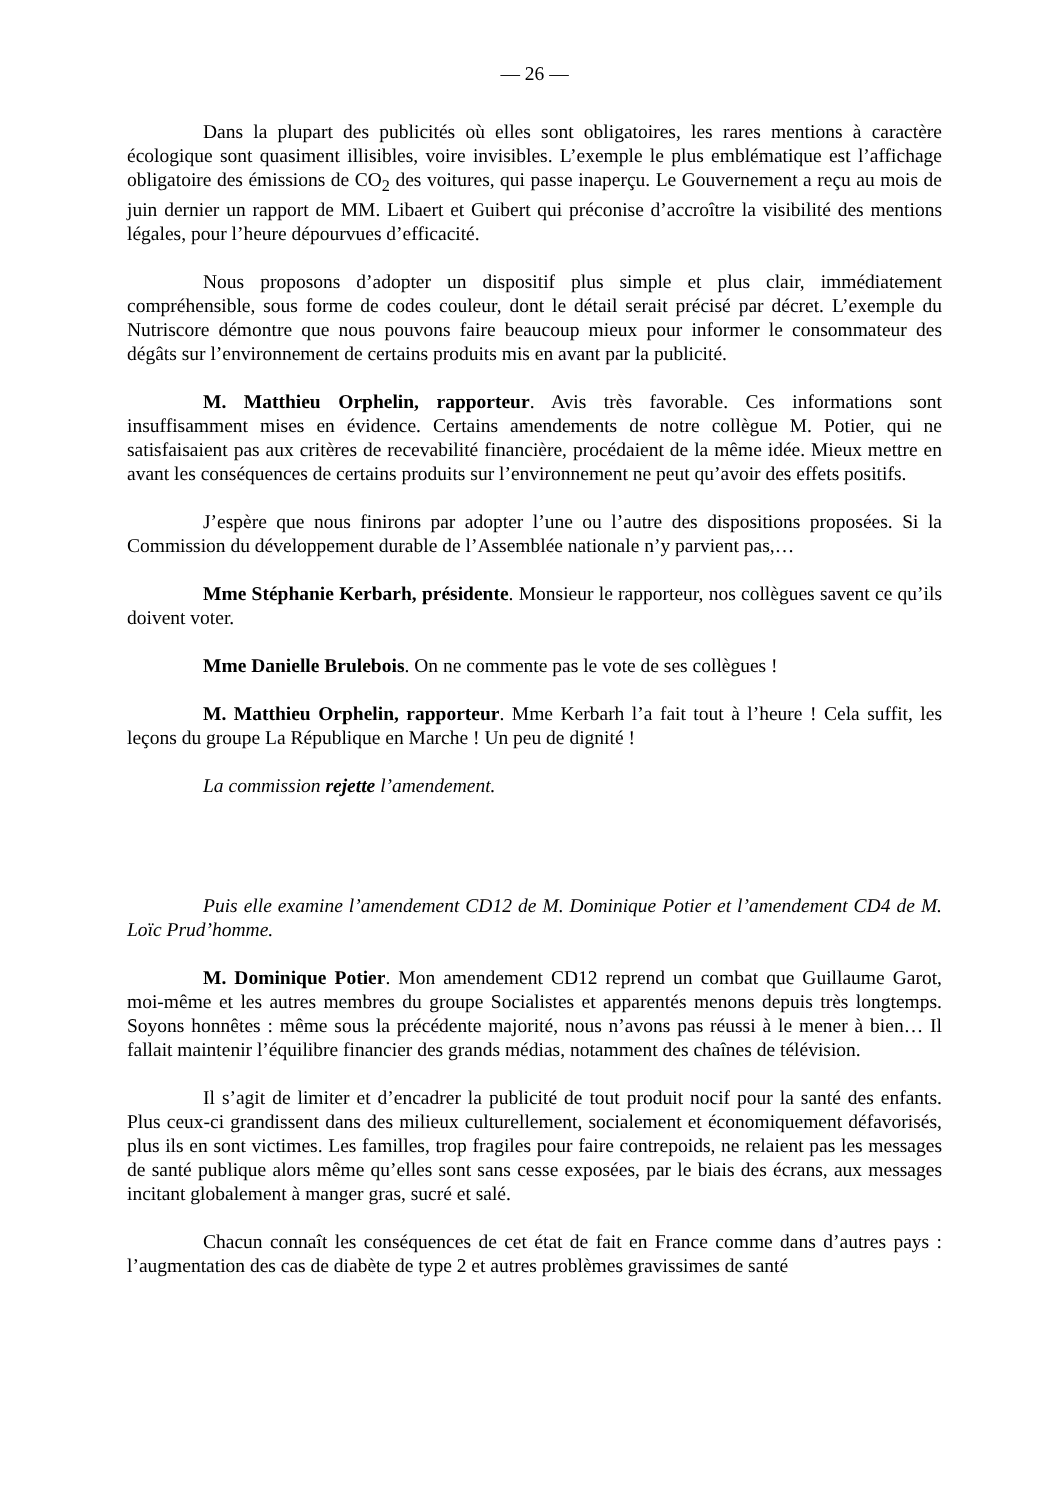— 26 —
Dans la plupart des publicités où elles sont obligatoires, les rares mentions à caractère écologique sont quasiment illisibles, voire invisibles. L’exemple le plus emblématique est l’affichage obligatoire des émissions de CO<sub>2</sub> des voitures, qui passe inaperçu. Le Gouvernement a reçu au mois de juin dernier un rapport de MM. Libaert et Guibert qui préconise d’accroître la visibilité des mentions légales, pour l’heure dépourvues d’efficacité.
Nous proposons d’adopter un dispositif plus simple et plus clair, immédiatement compréhensible, sous forme de codes couleur, dont le détail serait précisé par décret. L’exemple du Nutriscore démontre que nous pouvons faire beaucoup mieux pour informer le consommateur des dégâts sur l’environnement de certains produits mis en avant par la publicité.
M. Matthieu Orphelin, rapporteur. Avis très favorable. Ces informations sont insuffisamment mises en évidence. Certains amendements de notre collègue M. Potier, qui ne satisfaisaient pas aux critères de recevabilité financière, procédaient de la même idée. Mieux mettre en avant les conséquences de certains produits sur l’environnement ne peut qu’avoir des effets positifs.
J’espère que nous finirons par adopter l’une ou l’autre des dispositions proposées. Si la Commission du développement durable de l’Assemblée nationale n’y parvient pas,…
Mme Stéphanie Kerbarh, présidente. Monsieur le rapporteur, nos collègues savent ce qu’ils doivent voter.
Mme Danielle Brulebois. On ne commente pas le vote de ses collègues !
M. Matthieu Orphelin, rapporteur. Mme Kerbarh l’a fait tout à l’heure ! Cela suffit, les leçons du groupe La République en Marche ! Un peu de dignité !
La commission rejette l’amendement.
Puis elle examine l’amendement CD12 de M. Dominique Potier et l’amendement CD4 de M. Loïc Prud’homme.
M. Dominique Potier. Mon amendement CD12 reprend un combat que Guillaume Garot, moi-même et les autres membres du groupe Socialistes et apparentés menons depuis très longtemps. Soyons honnêtes : même sous la précédente majorité, nous n’avons pas réussi à le mener à bien… Il fallait maintenir l’équilibre financier des grands médias, notamment des chaînes de télévision.
Il s’agit de limiter et d’encadrer la publicité de tout produit nocif pour la santé des enfants. Plus ceux-ci grandissent dans des milieux culturellement, socialement et économiquement défavorisés, plus ils en sont victimes. Les familles, trop fragiles pour faire contrepoids, ne relaient pas les messages de santé publique alors même qu’elles sont sans cesse exposées, par le biais des écrans, aux messages incitant globalement à manger gras, sucré et salé.
Chacun connaît les conséquences de cet état de fait en France comme dans d’autres pays : l’augmentation des cas de diabète de type 2 et autres problèmes gravissimes de santé